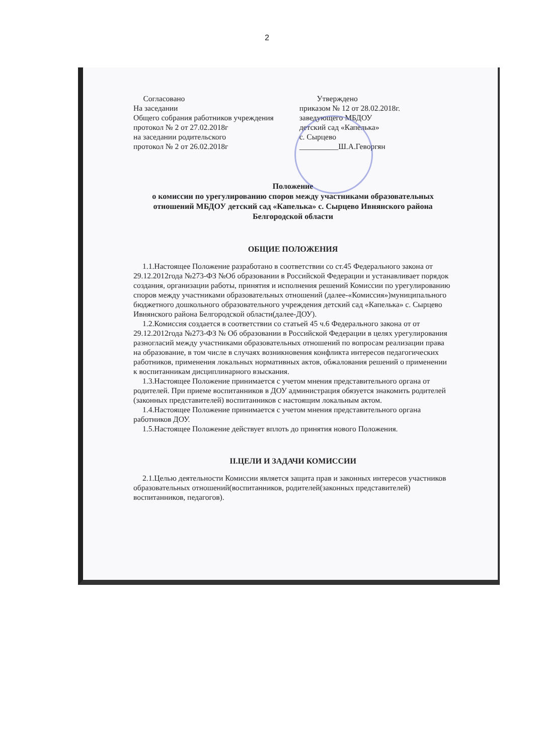2
Согласовано
На заседании
Общего собрания работников учреждения
протокол № 2 от 27.02.2018г
на заседании родительского
протокол № 2 от 26.02.2018г
Утверждено
приказом № 12 от 28.02.2018г.
заведующего МБДОУ
детский сад «Капелька»
с. Сырцево
__________Ш.А.Геворгян
Положение
о комиссии по урегулированию споров между участниками образовательных отношений МБДОУ детский сад «Капелька» с. Сырцево Ивнянского района Белгородской области
ОБЩИЕ ПОЛОЖЕНИЯ
1.1.Настоящее Положение разработано в соответствии со ст.45 Федерального закона от 29.12.2012года №273-ФЗ №Об образовании в Российской Федерации и устанавливает порядок создания, организации работы, принятия и исполнения решений Комиссии по урегулированию споров между участниками образовательных отношений (далее-«Комиссия»)муниципального бюджетного дошкольного образовательного учреждения детский сад «Капелька» с. Сырцево Ивнянского района Белгородской области(далее-ДОУ).
1.2.Комиссия создается в соответствии со статьей 45 ч.6 Федерального закона от от 29.12.2012года №273-ФЗ № Об образовании в Российской Федерации в целях урегулирования разногласий между участниками образовательных отношений по вопросам реализации права на образование, в том числе в случаях возникновения конфликта интересов педагогических работников, применения локальных нормативных актов, обжалования решений о применении к воспитанникам дисциплинарного взыскания.
1.3.Настоящее Положение принимается с учетом мнения представительного органа от родителей. При приеме воспитанников в ДОУ администрация обязуется знакомить родителей (законных представителей) воспитанников с настоящим локальным актом.
1.4.Настоящее Положение принимается с учетом мнения представительного органа работников ДОУ.
1.5.Настоящее Положение действует вплоть до принятия нового Положения.
II.ЦЕЛИ И ЗАДАЧИ КОМИССИИ
2.1.Целью деятельности Комиссии является защита прав и законных интересов участников образовательных отношений(воспитанников, родителей(законных представителей) воспитанников, педагогов).